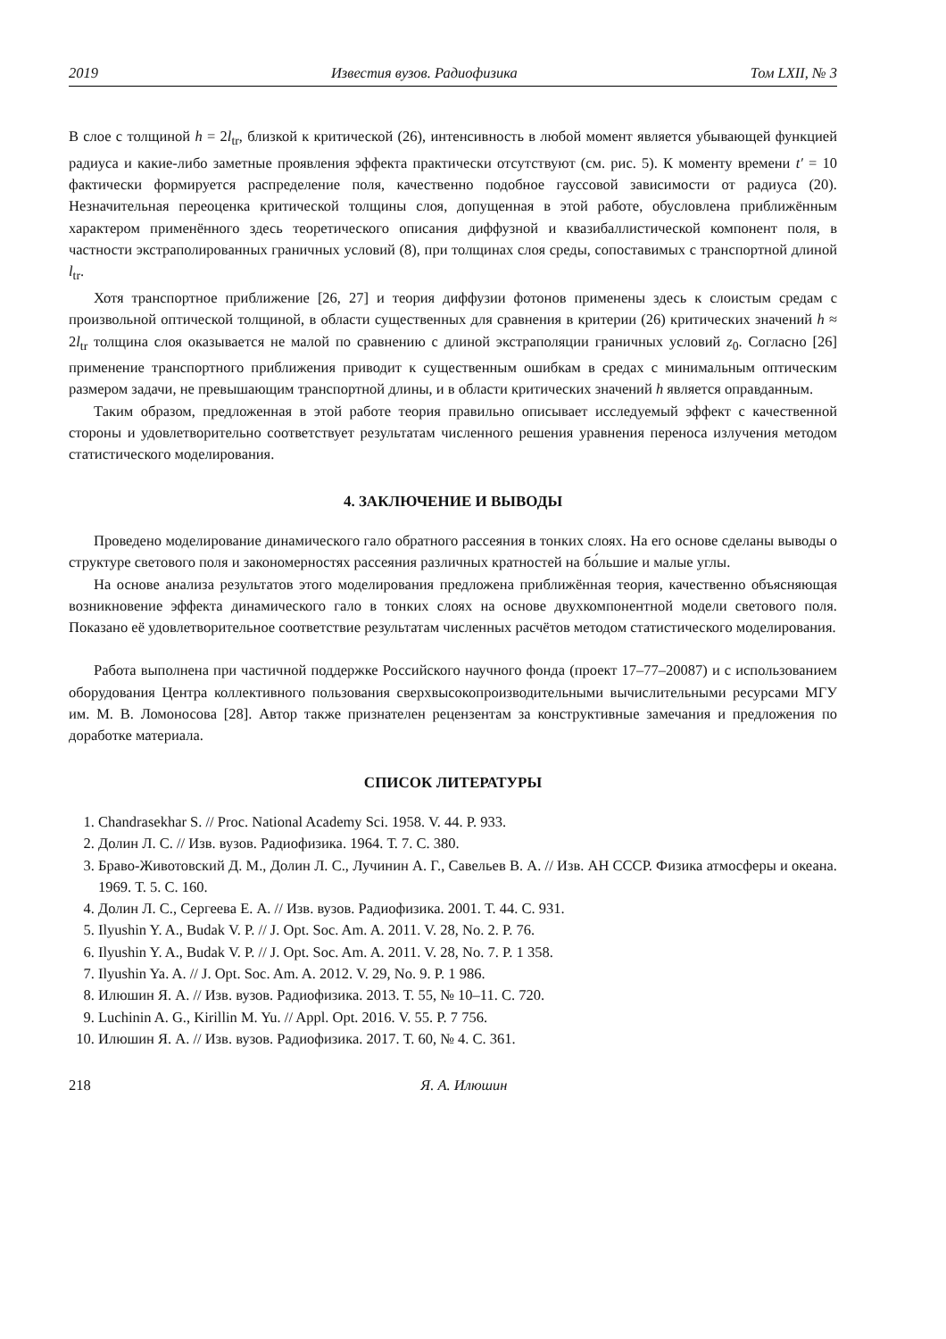2019 Известия вузов. Радиофизика Том LXII, № 3
В слое с толщиной h = 2l<sub>tr</sub>, близкой к критической (26), интенсивность в любой момент является убывающей функцией радиуса и какие-либо заметные проявления эффекта практически отсутствуют (см. рис. 5). К моменту времени t′ = 10 фактически формируется распределение поля, качественно подобное гауссовой зависимости от радиуса (20). Незначительная переоценка критической толщины слоя, допущенная в этой работе, обусловлена приближённым характером применённого здесь теоретического описания диффузной и квазибаллистической компонент поля, в частности экстраполированных граничных условий (8), при толщинах слоя среды, сопоставимых с транспортной длиной l<sub>tr</sub>.
Хотя транспортное приближение [26, 27] и теория диффузии фотонов применены здесь к слоистым средам с произвольной оптической толщиной, в области существенных для сравнения в критерии (26) критических значений h ≈ 2l<sub>tr</sub> толщина слоя оказывается не малой по сравнению с длиной экстраполяции граничных условий z<sub>0</sub>. Согласно [26] применение транспортного приближения приводит к существенным ошибкам в средах с минимальным оптическим размером задачи, не превышающим транспортной длины, и в области критических значений h является оправданным.
Таким образом, предложенная в этой работе теория правильно описывает исследуемый эффект с качественной стороны и удовлетворительно соответствует результатам численного решения уравнения переноса излучения методом статистического моделирования.
4. ЗАКЛЮЧЕНИЕ И ВЫВОДЫ
Проведено моделирование динамического гало обратного рассеяния в тонких слоях. На его основе сделаны выводы о структуре светового поля и закономерностях рассеяния различных кратностей на бо́льшие и малые углы.
На основе анализа результатов этого моделирования предложена приближённая теория, качественно объясняющая возникновение эффекта динамического гало в тонких слоях на основе двухкомпонентной модели светового поля. Показано её удовлетворительное соответствие результатам численных расчётов методом статистического моделирования.
Работа выполнена при частичной поддержке Российского научного фонда (проект 17–77–20087) и с использованием оборудования Центра коллективного пользования сверхвысокопроизводительными вычислительными ресурсами МГУ им. М. В. Ломоносова [28]. Автор также признателен рецензентам за конструктивные замечания и предложения по доработке материала.
СПИСОК ЛИТЕРАТУРЫ
1. Chandrasekhar S. // Proc. National Academy Sci. 1958. V. 44. P. 933.
2. Долин Л. С. // Изв. вузов. Радиофизика. 1964. Т. 7. С. 380.
3. Браво-Животовский Д. М., Долин Л. С., Лучинин А. Г., Савельев В. А. // Изв. АН СССР. Физика атмосферы и океана. 1969. Т. 5. С. 160.
4. Долин Л. С., Сергеева Е. А. // Изв. вузов. Радиофизика. 2001. Т. 44. С. 931.
5. Ilyushin Y. A., Budak V. P. // J. Opt. Soc. Am. A. 2011. V. 28, No. 2. P. 76.
6. Ilyushin Y. A., Budak V. P. // J. Opt. Soc. Am. A. 2011. V. 28, No. 7. P. 1 358.
7. Ilyushin Ya. A. // J. Opt. Soc. Am. A. 2012. V. 29, No. 9. P. 1 986.
8. Илюшин Я. А. // Изв. вузов. Радиофизика. 2013. Т. 55, № 10–11. С. 720.
9. Luchinin A. G., Kirillin M. Yu. // Appl. Opt. 2016. V. 55. P. 7 756.
10. Илюшин Я. А. // Изв. вузов. Радиофизика. 2017. Т. 60, № 4. С. 361.
218 Я. А. Илюшин